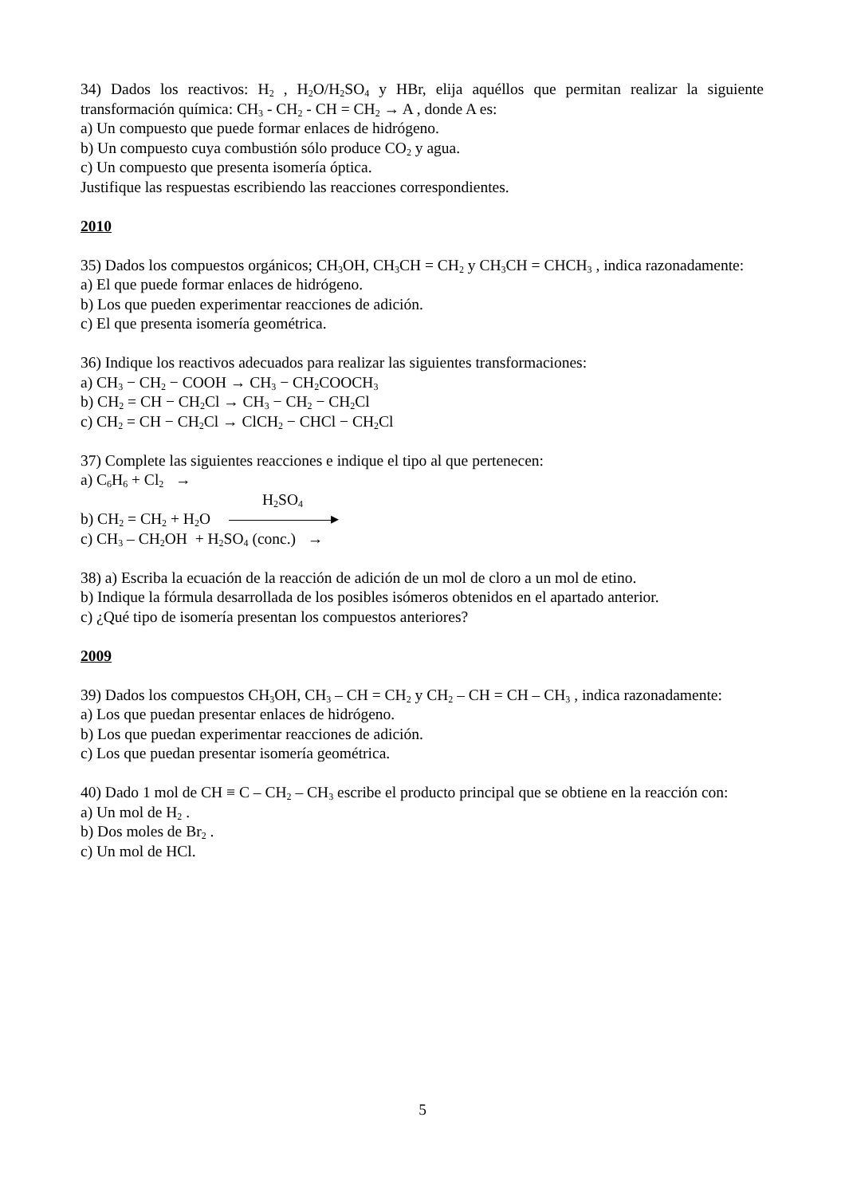34) Dados los reactivos: H<sub>2</sub> , H<sub>2</sub>O/H<sub>2</sub>SO<sub>4</sub> y HBr, elija aquéllos que permitan realizar la siguiente transformación química: CH<sub>3</sub> - CH<sub>2</sub> - CH = CH<sub>2</sub> → A , donde A es:
a) Un compuesto que puede formar enlaces de hidrógeno.
b) Un compuesto cuya combustión sólo produce CO<sub>2</sub> y agua.
c) Un compuesto que presenta isomería óptica.
Justifique las respuestas escribiendo las reacciones correspondientes.
2010
35) Dados los compuestos orgánicos; CH<sub>3</sub>OH, CH<sub>3</sub>CH = CH<sub>2</sub> y CH<sub>3</sub>CH = CHCH<sub>3</sub> , indica razonadamente:
a) El que puede formar enlaces de hidrógeno.
b) Los que pueden experimentar reacciones de adición.
c) El que presenta isomería geométrica.
36) Indique los reactivos adecuados para realizar las siguientes transformaciones:
a) CH<sub>3</sub> − CH<sub>2</sub> − COOH → CH<sub>3</sub> − CH<sub>2</sub>COOCH<sub>3</sub>
b) CH<sub>2</sub> = CH − CH<sub>2</sub>Cl → CH<sub>3</sub> − CH<sub>2</sub> − CH<sub>2</sub>Cl
c) CH<sub>2</sub> = CH − CH<sub>2</sub>Cl → ClCH<sub>2</sub> − CHCl − CH<sub>2</sub>Cl
37) Complete las siguientes reacciones e indique el tipo al que pertenecen:
a) C<sub>6</sub>H<sub>6</sub> + Cl<sub>2</sub> →
H<sub>2</sub>SO<sub>4</sub>
b) CH<sub>2</sub> = CH<sub>2</sub> + H<sub>2</sub>O ▸
c) CH<sub>3</sub> – CH<sub>2</sub>OH + H<sub>2</sub>SO<sub>4</sub> (conc.) →
38) a) Escriba la ecuación de la reacción de adición de un mol de cloro a un mol de etino.
b) Indique la fórmula desarrollada de los posibles isómeros obtenidos en el apartado anterior.
c) ¿Qué tipo de isomería presentan los compuestos anteriores?
2009
39) Dados los compuestos CH<sub>3</sub>OH, CH<sub>3</sub> – CH = CH<sub>2</sub> y CH<sub>2</sub> – CH = CH – CH<sub>3</sub> , indica razonadamente:
a) Los que puedan presentar enlaces de hidrógeno.
b) Los que puedan experimentar reacciones de adición.
c) Los que puedan presentar isomería geométrica.
40) Dado 1 mol de CH ≡ C – CH<sub>2</sub> – CH<sub>3</sub> escribe el producto principal que se obtiene en la reacción con:
a) Un mol de H<sub>2</sub> .
b) Dos moles de Br<sub>2</sub> .
c) Un mol de HCl.
5